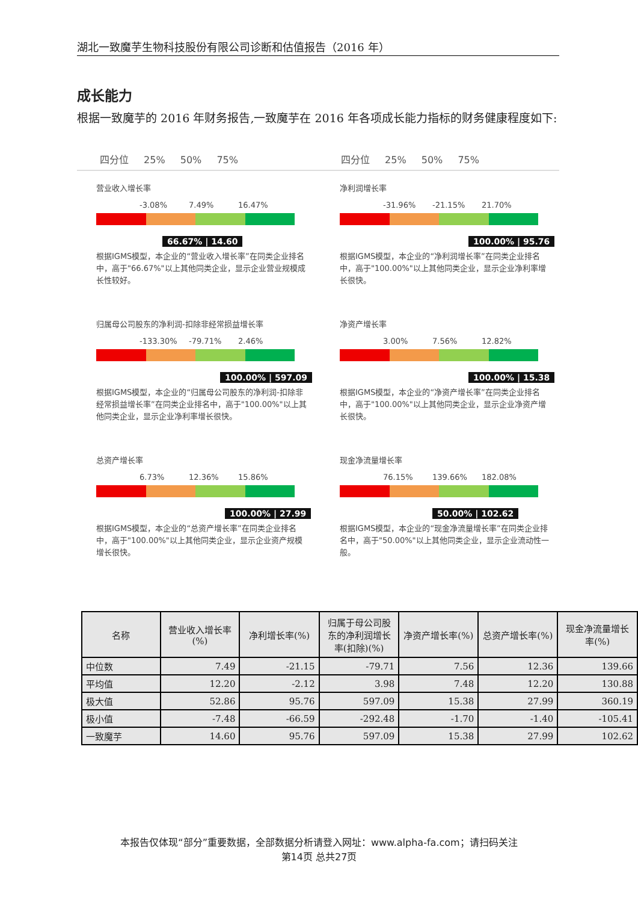湖北一致魔芋生物科技股份有限公司诊断和估值报告（2016 年）
成长能力
根据一致魔芋的 2016 年财务报告,一致魔芋在 2016 年各项成长能力指标的财务健康程度如下:
四分位 25% 50% 75% 四分位 25% 50% 75%
营业收入增长率
-3.08% 7.49% 16.47%
66.67% | 14.60
根据IGMS模型，本企业的“营业收入增长率”在同类企业排名中，高于"66.67%"以上其他同类企业，显示企业营业规模成长性较好。
净利润增长率
-31.96% -21.15% 21.70%
100.00% | 95.76
根据IGMS模型，本企业的“净利润增长率”在同类企业排名中，高于"100.00%"以上其他同类企业，显示企业净利率增长很快。
归属母公司股东的净利润-扣除非经常损益增长率
-133.30% -79.71% 2.46%
100.00% | 597.09
根据IGMS模型，本企业的“归属母公司股东的净利润-扣除非经常损益增长率”在同类企业排名中，高于"100.00%"以上其他同类企业，显示企业净利率增长很快。
净资产增长率
3.00% 7.56% 12.82%
100.00% | 15.38
根据IGMS模型，本企业的“净资产增长率”在同类企业排名中，高于"100.00%"以上其他同类企业，显示企业净资产增长很快。
总资产增长率
6.73% 12.36% 15.86%
100.00% | 27.99
根据IGMS模型，本企业的“总资产增长率”在同类企业排名中，高于"100.00%"以上其他同类企业，显示企业资产规模增长很快。
现金净流量增长率
76.15% 139.66% 182.08%
50.00% | 102.62
根据IGMS模型，本企业的“现金净流量增长率”在同类企业排名中，高于"50.00%"以上其他同类企业，显示企业流动性一般。
| 名称 | 营业收入增长率(%) | 净利增长率(%) | 归属于母公司股东的净利润增长率(扣除)(%) | 净资产增长率(%) | 总资产增长率(%) | 现金净流量增长率(%) |
| --- | --- | --- | --- | --- | --- | --- |
| 中位数 | 7.49 | -21.15 | -79.71 | 7.56 | 12.36 | 139.66 |
| 平均值 | 12.20 | -2.12 | 3.98 | 7.48 | 12.20 | 130.88 |
| 极大值 | 52.86 | 95.76 | 597.09 | 15.38 | 27.99 | 360.19 |
| 极小值 | -7.48 | -66.59 | -292.48 | -1.70 | -1.40 | -105.41 |
| 一致魔芋 | 14.60 | 95.76 | 597.09 | 15.38 | 27.99 | 102.62 |
本报告仅体现“部分”重要数据，全部数据分析请登入网址：www.alpha-fa.com；请扫码关注
第14页 总共27页